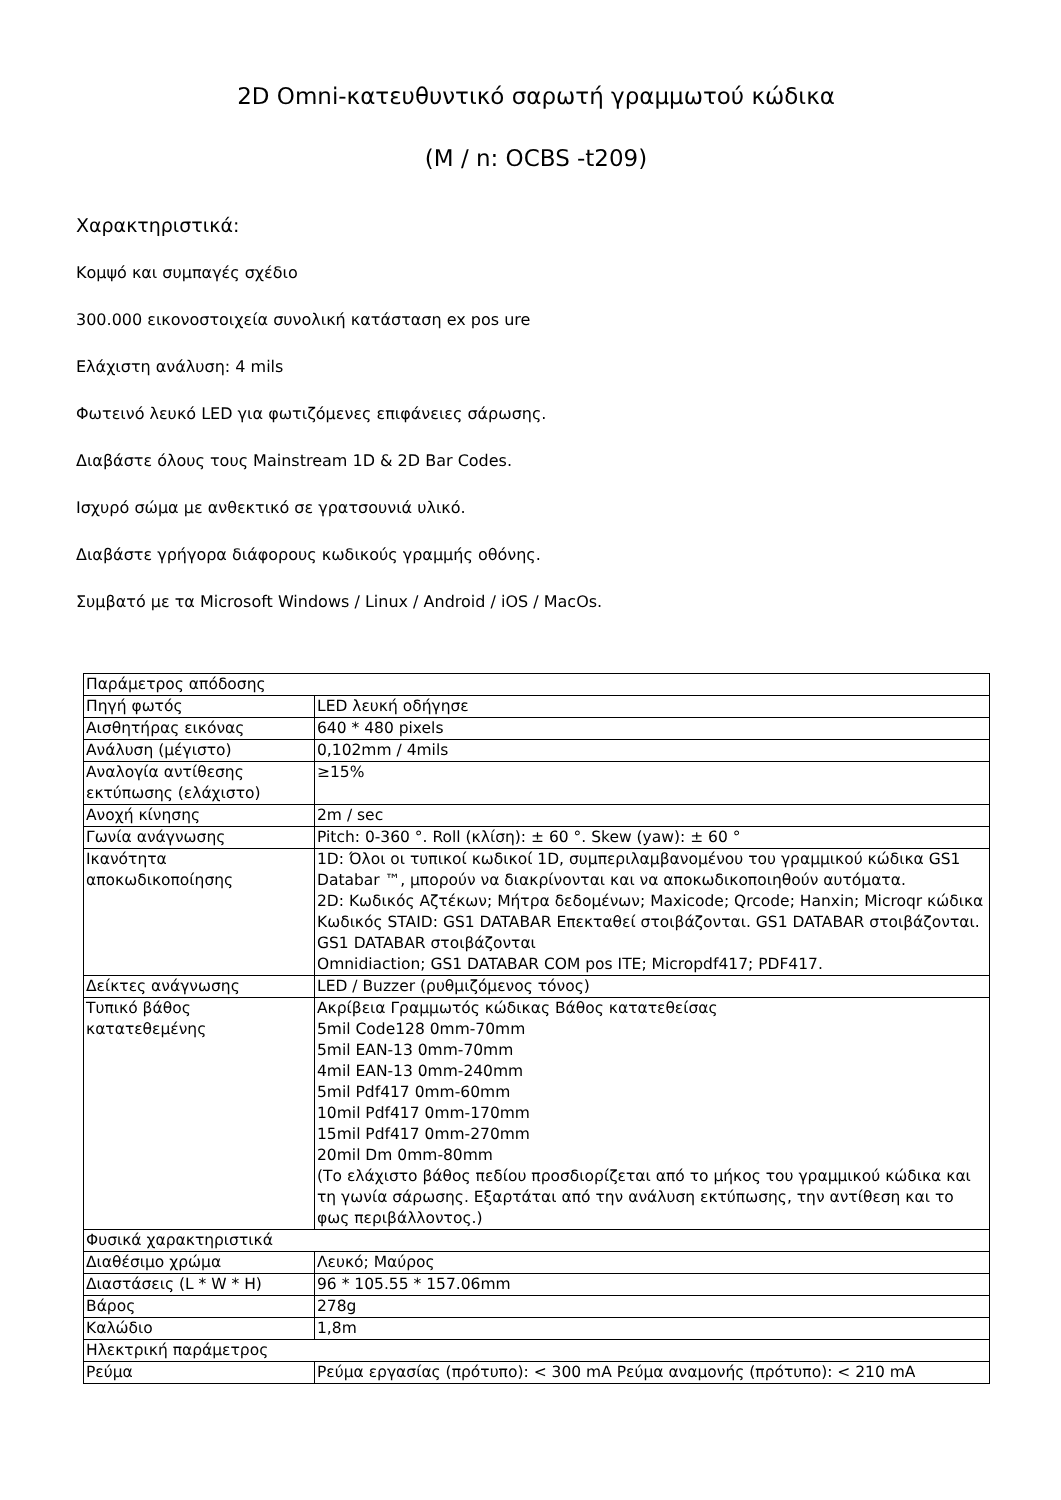2D Omni-κατευθυντικό σαρωτή γραμμωτού κώδικα
(M / n: OCBS -t209)
Χαρακτηριστικά:
Κομψό και συμπαγές σχέδιο
300.000 εικονοστοιχεία συνολική κατάσταση ex pos ure
Ελάχιστη ανάλυση: 4 mils
Φωτεινό λευκό LED για φωτιζόμενες επιφάνειες σάρωσης.
Διαβάστε όλους τους Mainstream 1D & 2D Bar Codes.
Ισχυρό σώμα με ανθεκτικό σε γρατσουνιά υλικό.
Διαβάστε γρήγορα διάφορους κωδικούς γραμμής οθόνης.
Συμβατό με τα Microsoft Windows / Linux / Android / iOS / MacOs.
| Παράμετρος απόδοσης | |
| Πηγή φωτός | LED λευκή οδήγησε |
| Αισθητήρας εικόνας | 640 * 480 pixels |
| Ανάλυση (μέγιστο) | 0,102mm / 4mils |
| Αναλογία αντίθεσης εκτύπωσης (ελάχιστο) | ≥15% |
| Ανοχή κίνησης | 2m / sec |
| Γωνία ανάγνωσης | Pitch: 0-360 °. Roll (κλίση): ± 60 °. Skew (yaw): ± 60 ° |
| Ικανότητα αποκωδικοποίησης | 1D: Όλοι οι τυπικοί κωδικοί 1D, συμπεριλαμβανομένου του γραμμικού κώδικα GS1 Databar ™, μπορούν να διακρίνονται και να αποκωδικοποιηθούν αυτόματα. 2D: Κωδικός Αζτέκων; Μήτρα δεδομένων; Maxicode; Qrcode; Hanxin; Microqr κώδικα Κωδικός STAID: GS1 DATABAR Επεκταθεί στοιβάζονται. GS1 DATABAR στοιβάζονται. GS1 DATABAR στοιβάζονται Omnidiaction; GS1 DATABAR COM pos ITE; Micropdf417; PDF417. |
| Δείκτες ανάγνωσης | LED / Buzzer (ρυθμιζόμενος τόνος) |
| Τυπικό βάθος κατατεθεμένης | Ακρίβεια Γραμμωτός κώδικας Βάθος κατατεθείσας 5mil Code128 0mm-70mm 5mil EAN-13 0mm-70mm 4mil EAN-13 0mm-240mm 5mil Pdf417 0mm-60mm 10mil Pdf417 0mm-170mm 15mil Pdf417 0mm-270mm 20mil Dm 0mm-80mm (Το ελάχιστο βάθος πεδίου προσδιορίζεται από το μήκος του γραμμικού κώδικα και τη γωνία σάρωσης. Εξαρτάται από την ανάλυση εκτύπωσης, την αντίθεση και το φως περιβάλλοντος.) |
| Φυσικά χαρακτηριστικά | |
| Διαθέσιμο χρώμα | Λευκό; Μαύρος |
| Διαστάσεις (L * W * H) | 96 * 105.55 * 157.06mm |
| Βάρος | 278g |
| Καλώδιο | 1,8m |
| Ηλεκτρική παράμετρος | |
| Ρεύμα | Ρεύμα εργασίας (πρότυπο): < 300 mA Ρεύμα αναμονής (πρότυπο): < 210 mA |